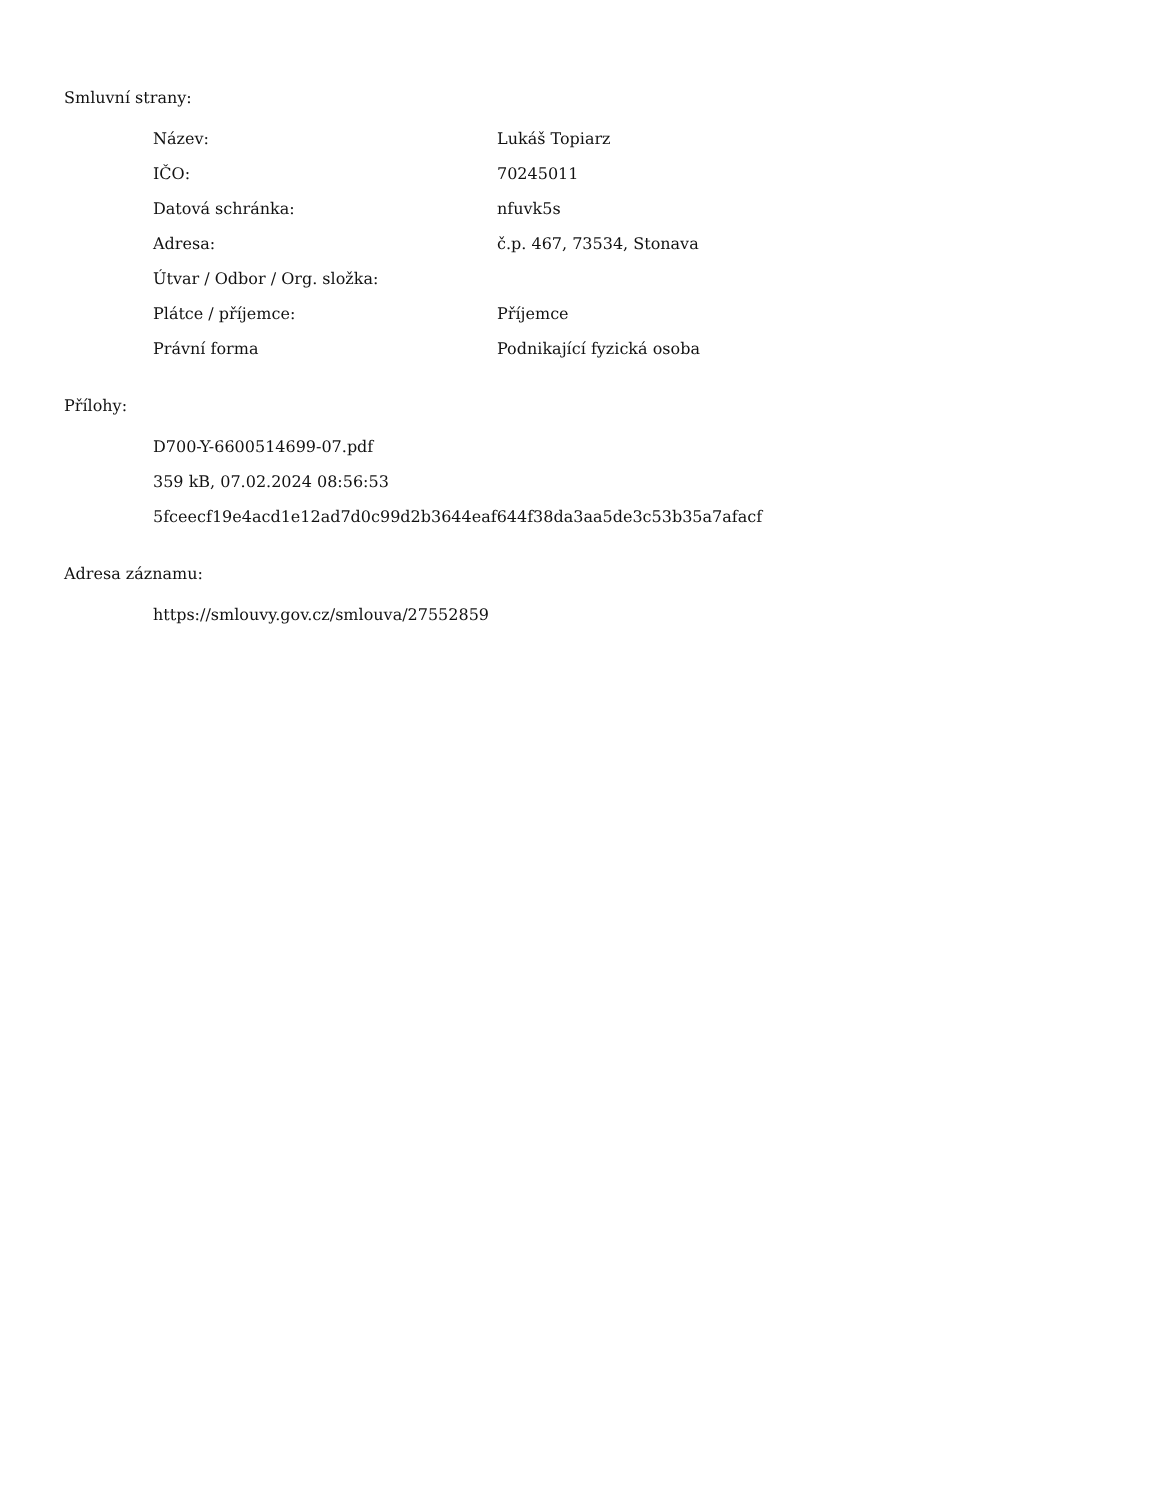Smluvní strany:
| Název: | Lukáš Topiarz |
| IČO: | 70245011 |
| Datová schránka: | nfuvk5s |
| Adresa: | č.p. 467, 73534, Stonava |
| Útvar / Odbor / Org. složka: | |
| Plátce / příjemce: | Příjemce |
| Právní forma | Podnikající fyzická osoba |
Přílohy:
D700-Y-6600514699-07.pdf
359 kB, 07.02.2024 08:56:53
5fceecf19e4acd1e12ad7d0c99d2b3644eaf644f38da3aa5de3c53b35a7afacf
Adresa záznamu:
https://smlouvy.gov.cz/smlouva/27552859